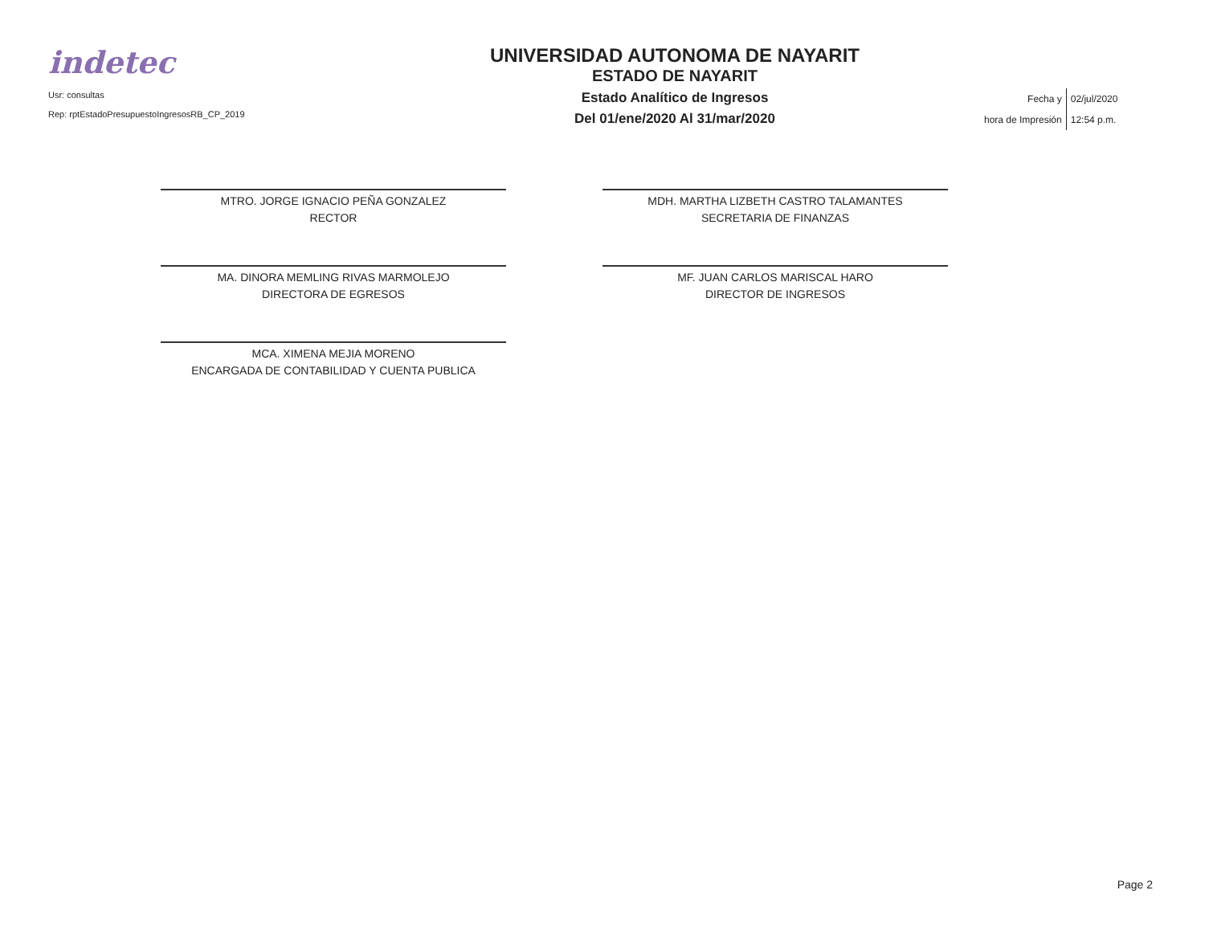indetec
Usr: consultas
Rep: rptEstadoPresupuestoIngresosRB_CP_2019
UNIVERSIDAD AUTONOMA DE NAYARIT
ESTADO DE NAYARIT
Estado Analítico de Ingresos
Del 01/ene/2020 Al 31/mar/2020
| Fecha y | 02/jul/2020 |
| hora de Impresión | 12:54 p.m. |
MTRO. JORGE IGNACIO PEÑA GONZALEZ
RECTOR
MA. DINORA MEMLING RIVAS MARMOLEJO
DIRECTORA DE EGRESOS
MCA. XIMENA MEJIA MORENO
ENCARGADA DE CONTABILIDAD Y CUENTA PUBLICA
MDH. MARTHA LIZBETH CASTRO TALAMANTES
SECRETARIA DE FINANZAS
MF. JUAN CARLOS MARISCAL HARO
DIRECTOR DE INGRESOS
Page 2